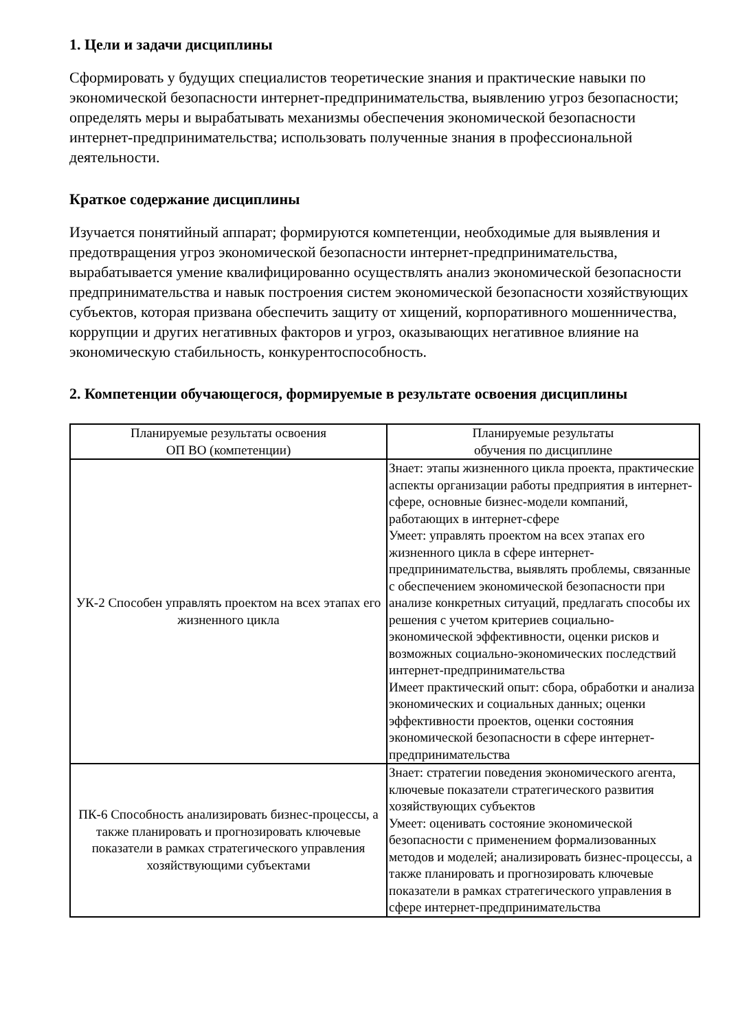1. Цели и задачи дисциплины
Сформировать у будущих специалистов теоретические знания и практические навыки по экономической безопасности интернет-предпринимательства, выявлению угроз безопасности; определять меры и вырабатывать механизмы обеспечения экономической безопасности интернет-предпринимательства; использовать полученные знания в профессиональной деятельности.
Краткое содержание дисциплины
Изучается понятийный аппарат; формируются компетенции, необходимые для выявления и предотвращения угроз экономической безопасности интернет-предпринимательства, вырабатывается умение квалифицированно осуществлять анализ экономической безопасности предпринимательства и навык построения систем экономической безопасности хозяйствующих субъектов, которая призвана обеспечить защиту от хищений, корпоративного мошенничества, коррупции и других негативных факторов и угроз, оказывающих негативное влияние на экономическую стабильность, конкурентоспособность.
2. Компетенции обучающегося, формируемые в результате освоения дисциплины
| Планируемые результаты освоения ОП ВО (компетенции) | Планируемые результаты обучения по дисциплине |
| --- | --- |
| УК-2 Способен управлять проектом на всех этапах его жизненного цикла | Знает: этапы жизненного цикла проекта, практические аспекты организации работы предприятия в интернет-сфере, основные бизнес-модели компаний, работающих в интернет-сфере Умеет: управлять проектом на всех этапах его жизненного цикла в сфере интернет-предпринимательства, выявлять проблемы, связанные с обеспечением экономической безопасности при анализе конкретных ситуаций, предлагать способы их решения с учетом критериев социально-экономической эффективности, оценки рисков и возможных социально-экономических последствий интернет-предпринимательства Имеет практический опыт: сбора, обработки и анализа экономических и социальных данных; оценки эффективности проектов, оценки состояния экономической безопасности в сфере интернет-предпринимательства |
| ПК-6 Способность анализировать бизнес-процессы, а также планировать и прогнозировать ключевые показатели в рамках стратегического управления хозяйствующими субъектами | Знает: стратегии поведения экономического агента, ключевые показатели стратегического развития хозяйствующих субъектов Умеет: оценивать состояние экономической безопасности с применением формализованных методов и моделей; анализировать бизнес-процессы, а также планировать и прогнозировать ключевые показатели в рамках стратегического управления в сфере интернет-предпринимательства |